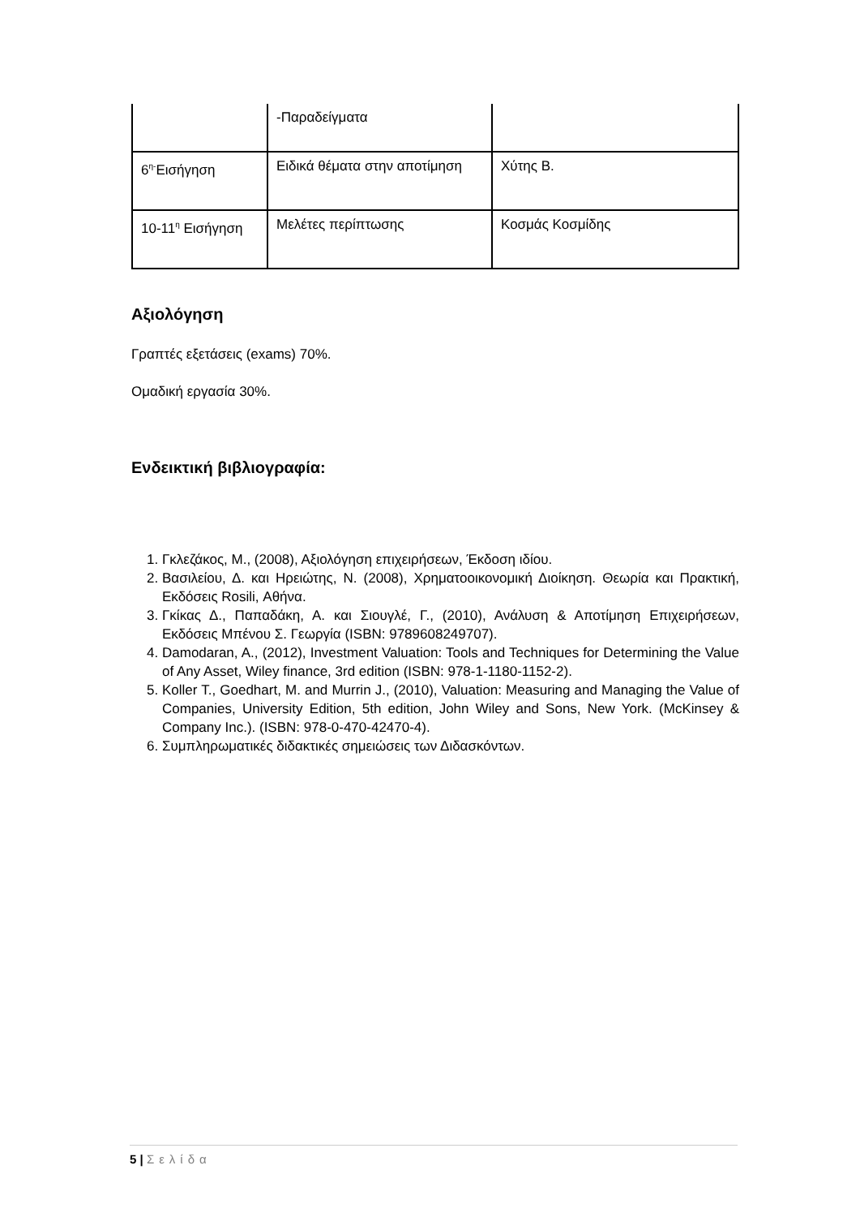| | -Παραδείγματα | |
| 6<sup>η-</sup>Εισήγηση | Ειδικά θέματα στην αποτίμηση | Χύτης Β. |
| 10-11<sup>η</sup> Εισήγηση | Μελέτες περίπτωσης | Κοσμάς Κοσμίδης |
Αξιολόγηση
Γραπτές εξετάσεις (exams) 70%.
Ομαδική εργασία 30%.
Ενδεικτική βιβλιογραφία:
1. Γκλεζάκος, Μ., (2008), Αξιολόγηση επιχειρήσεων, Έκδοση ιδίου.
2. Βασιλείου, Δ. και Ηρειώτης, Ν. (2008), Χρηματοοικονομική Διοίκηση. Θεωρία και Πρακτική, Εκδόσεις Rosili, Αθήνα.
3. Γκίκας Δ., Παπαδάκη, Α. και Σιουγλέ, Γ., (2010), Ανάλυση & Αποτίμηση Επιχειρήσεων, Εκδόσεις Μπένου Σ. Γεωργία (ISBN: 9789608249707).
4. Damodaran, A., (2012), Investment Valuation: Tools and Techniques for Determining the Value of Any Asset, Wiley finance, 3rd edition (ISBN: 978-1-1180-1152-2).
5. Koller T., Goedhart, M. and Murrin J., (2010), Valuation: Measuring and Managing the Value of Companies, University Edition, 5th edition, John Wiley and Sons, New York. (McKinsey & Company Inc.). (ISBN: 978-0-470-42470-4).
6. Συμπληρωματικές διδακτικές σημειώσεις των Διδασκόντων.
5 | Σελίδα